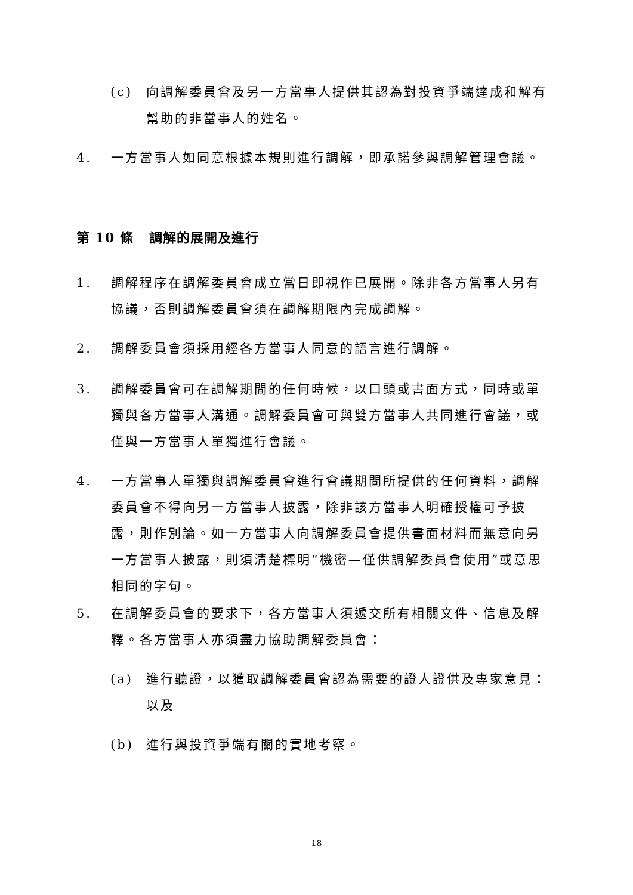(c) 向調解委員會及另一方當事人提供其認為對投資爭端達成和解有幫助的非當事人的姓名。
4. 一方當事人如同意根據本規則進行調解，即承諾參與調解管理會議。
第 10 條 調解的展開及進行
1. 調解程序在調解委員會成立當日即視作已展開。除非各方當事人另有協議，否則調解委員會須在調解期限內完成調解。
2. 調解委員會須採用經各方當事人同意的語言進行調解。
3. 調解委員會可在調解期間的任何時候，以口頭或書面方式，同時或單獨與各方當事人溝通。調解委員會可與雙方當事人共同進行會議，或僅與一方當事人單獨進行會議。
4. 一方當事人單獨與調解委員會進行會議期間所提供的任何資料，調解委員會不得向另一方當事人披露，除非該方當事人明確授權可予披露，則作別論。如一方當事人向調解委員會提供書面材料而無意向另一方當事人披露，則須清楚標明“機密—僅供調解委員會使用”或意思相同的字句。
5. 在調解委員會的要求下，各方當事人須遞交所有相關文件、信息及解釋。各方當事人亦須盡力協助調解委員會：
(a) 進行聽證，以獲取調解委員會認為需要的證人證供及專家意見：以及
(b) 進行與投資爭端有關的實地考察。
18